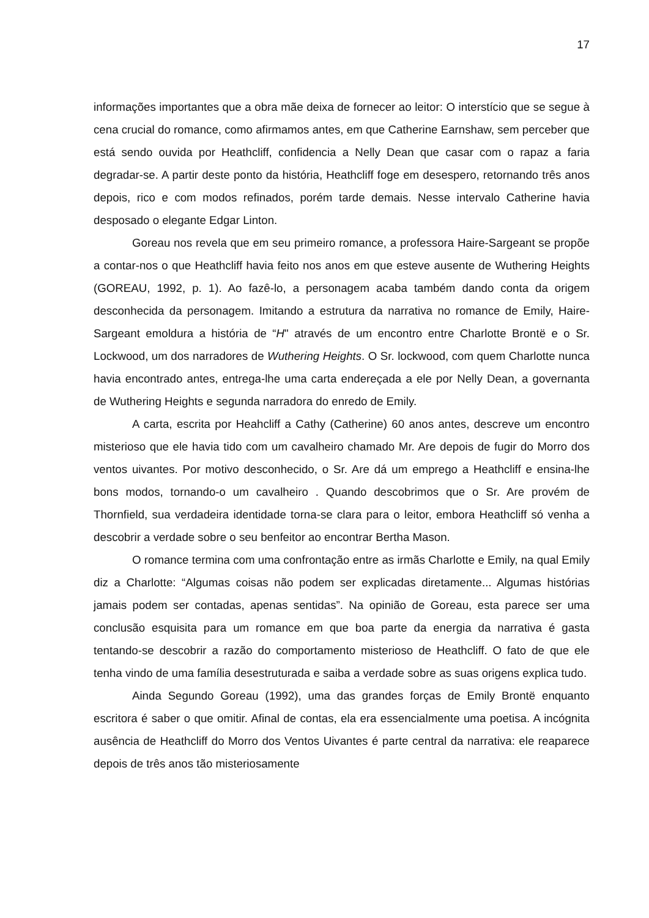17
informações importantes que a obra mãe deixa de fornecer ao leitor: O interstício que se segue à cena crucial do romance, como afirmamos antes, em que Catherine Earnshaw, sem perceber que está sendo ouvida por Heathcliff, confidencia a Nelly Dean que casar com o rapaz a faria degradar-se. A partir deste ponto da história, Heathcliff foge em desespero, retornando três anos depois, rico e com modos refinados, porém tarde demais. Nesse intervalo Catherine havia desposado o elegante Edgar Linton.
Goreau nos revela que em seu primeiro romance, a professora Haire-Sargeant se propõe a contar-nos o que Heathcliff havia feito nos anos em que esteve ausente de Wuthering Heights (GOREAU, 1992, p. 1). Ao fazê-lo, a personagem acaba também dando conta da origem desconhecida da personagem. Imitando a estrutura da narrativa no romance de Emily, Haire-Sargeant emoldura a história de “H" através de um encontro entre Charlotte Brontë e o Sr. Lockwood, um dos narradores de Wuthering Heights. O Sr. lockwood, com quem Charlotte nunca havia encontrado antes, entrega-lhe uma carta endereçada a ele por Nelly Dean, a governanta de Wuthering Heights e segunda narradora do enredo de Emily.
A carta, escrita por Heahcliff a Cathy (Catherine) 60 anos antes, descreve um encontro misterioso que ele havia tido com um cavalheiro chamado Mr. Are depois de fugir do Morro dos ventos uivantes. Por motivo desconhecido, o Sr. Are dá um emprego a Heathcliff e ensina-lhe bons modos, tornando-o um cavalheiro . Quando descobrimos que o Sr. Are provém de Thornfield, sua verdadeira identidade torna-se clara para o leitor, embora Heathcliff só venha a descobrir a verdade sobre o seu benfeitor ao encontrar Bertha Mason.
O romance termina com uma confrontação entre as irmãs Charlotte e Emily, na qual Emily diz a Charlotte: “Algumas coisas não podem ser explicadas diretamente... Algumas histórias jamais podem ser contadas, apenas sentidas”. Na opinião de Goreau, esta parece ser uma conclusão esquisita para um romance em que boa parte da energia da narrativa é gasta tentando-se descobrir a razão do comportamento misterioso de Heathcliff. O fato de que ele tenha vindo de uma família desestruturada e saiba a verdade sobre as suas origens explica tudo.
Ainda Segundo Goreau (1992), uma das grandes forças de Emily Brontë enquanto escritora é saber o que omitir. Afinal de contas, ela era essencialmente uma poetisa. A incógnita ausência de Heathcliff do Morro dos Ventos Uivantes é parte central da narrativa: ele reaparece depois de três anos tão misteriosamente